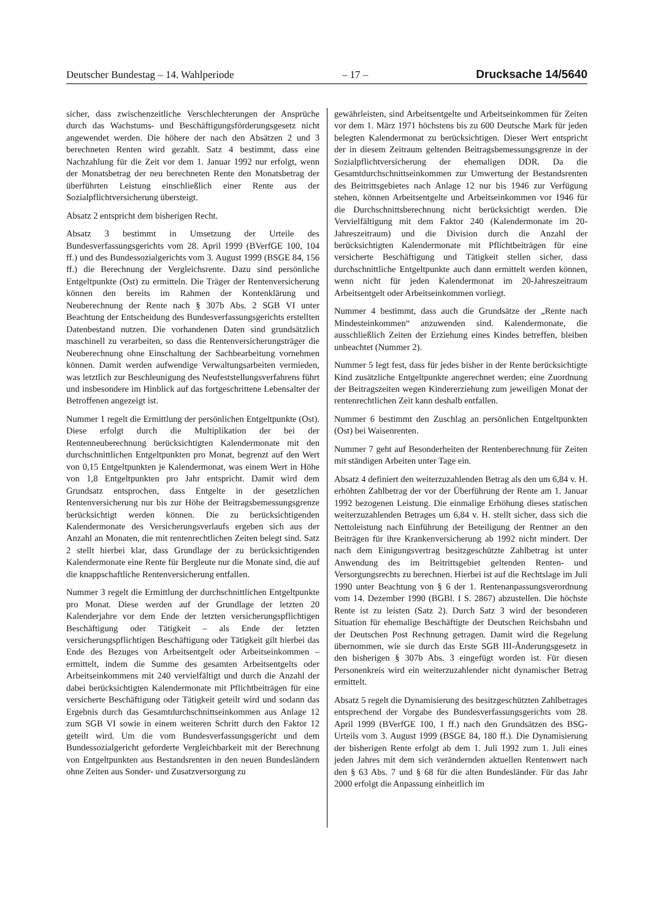Deutscher Bundestag – 14. Wahlperiode – 17 – Drucksache 14/5640
sicher, dass zwischenzeitliche Verschlechterungen der Ansprüche durch das Wachstums- und Beschäftigungsförderungsgesetz nicht angewendet werden. Die höhere der nach den Absätzen 2 und 3 berechneten Renten wird gezahlt. Satz 4 bestimmt, dass eine Nachzahlung für die Zeit vor dem 1. Januar 1992 nur erfolgt, wenn der Monatsbetrag der neu berechneten Rente den Monatsbetrag der überführten Leistung einschließlich einer Rente aus der Sozialpflichtversicherung übersteigt.
Absatz 2 entspricht dem bisherigen Recht.
Absatz 3 bestimmt in Umsetzung der Urteile des Bundesverfassungsgerichts vom 28. April 1999 (BVerfGE 100, 104 ff.) und des Bundessozialgerichts vom 3. August 1999 (BSGE 84, 156 ff.) die Berechnung der Vergleichsrente. Dazu sind persönliche Entgeltpunkte (Ost) zu ermitteln. Die Träger der Rentenversicherung können den bereits im Rahmen der Kontenklärung und Neuberechnung der Rente nach § 307b Abs. 2 SGB VI unter Beachtung der Entscheidung des Bundesverfassungsgerichts erstellten Datenbestand nutzen. Die vorhandenen Daten sind grundsätzlich maschinell zu verarbeiten, so dass die Rentenversicherungsträger die Neuberechnung ohne Einschaltung der Sachbearbeitung vornehmen können. Damit werden aufwendige Verwaltungsarbeiten vermieden, was letztlich zur Beschleunigung des Neufeststellungsverfahrens führt und insbesondere im Hinblick auf das fortgeschrittene Lebensalter der Betroffenen angezeigt ist.
Nummer 1 regelt die Ermittlung der persönlichen Entgeltpunkte (Ost). Diese erfolgt durch die Multiplikation der bei der Rentenneuberechnung berücksichtigten Kalendermonate mit den durchschnittlichen Entgeltpunkten pro Monat, begrenzt auf den Wert von 0,15 Entgeltpunkten je Kalendermonat, was einem Wert in Höhe von 1,8 Entgeltpunkten pro Jahr entspricht. Damit wird dem Grundsatz entsprochen, dass Entgelte in der gesetzlichen Rentenversicherung nur bis zur Höhe der Beitragsbemessungsgrenze berücksichtigt werden können. Die zu berücksichtigenden Kalendermonate des Versicherungsverlaufs ergeben sich aus der Anzahl an Monaten, die mit rentenrechtlichen Zeiten belegt sind. Satz 2 stellt hierbei klar, dass Grundlage der zu berücksichtigenden Kalendermonate eine Rente für Bergleute nur die Monate sind, die auf die knappschaftliche Rentenversicherung entfallen.
Nummer 3 regelt die Ermittlung der durchschnittlichen Entgeltpunkte pro Monat. Diese werden auf der Grundlage der letzten 20 Kalenderjahre vor dem Ende der letzten versicherungspflichtigen Beschäftigung oder Tätigkeit – als Ende der letzten versicherungspflichtigen Beschäftigung oder Tätigkeit gilt hierbei das Ende des Bezuges von Arbeitsentgelt oder Arbeitseinkommen – ermittelt, indem die Summe des gesamten Arbeitsentgelts oder Arbeitseinkommens mit 240 vervielfältigt und durch die Anzahl der dabei berücksichtigten Kalendermonate mit Pflichtbeiträgen für eine versicherte Beschäftigung oder Tätigkeit geteilt wird und sodann das Ergebnis durch das Gesamtdurchschnittseinkommen aus Anlage 12 zum SGB VI sowie in einem weiteren Schritt durch den Faktor 12 geteilt wird. Um die vom Bundesverfassungsgericht und dem Bundessozialgericht geforderte Vergleichbarkeit mit der Berechnung von Entgeltpunkten aus Bestandsrenten in den neuen Bundesländern ohne Zeiten aus Sonder- und Zusatzversorgung zu
gewährleisten, sind Arbeitsentgelte und Arbeitseinkommen für Zeiten vor dem 1. März 1971 höchstens bis zu 600 Deutsche Mark für jeden belegten Kalendermonat zu berücksichtigen. Dieser Wert entspricht der in diesem Zeitraum geltenden Beitragsbemessungsgrenze in der Sozialpflichtversicherung der ehemaligen DDR. Da die Gesamtdurchschnittseinkommen zur Umwertung der Bestandsrenten des Beitrittsgebietes nach Anlage 12 nur bis 1946 zur Verfügung stehen, können Arbeitsentgelte und Arbeitseinkommen vor 1946 für die Durchschnittsberechnung nicht berücksichtigt werden. Die Vervielfältigung mit dem Faktor 240 (Kalendermonate im 20-Jahreszeitraum) und die Division durch die Anzahl der berücksichtigten Kalendermonate mit Pflichtbeiträgen für eine versicherte Beschäftigung und Tätigkeit stellen sicher, dass durchschnittliche Entgeltpunkte auch dann ermittelt werden können, wenn nicht für jeden Kalendermonat im 20-Jahreszeitraum Arbeitsentgelt oder Arbeitseinkommen vorliegt.
Nummer 4 bestimmt, dass auch die Grundsätze der „Rente nach Mindesteinkommen“ anzuwenden sind. Kalendermonate, die ausschließlich Zeiten der Erziehung eines Kindes betreffen, bleiben unbeachtet (Nummer 2).
Nummer 5 legt fest, dass für jedes bisher in der Rente berücksichtigte Kind zusätzliche Entgeltpunkte angerechnet werden; eine Zuordnung der Beitragszeiten wegen Kindererziehung zum jeweiligen Monat der rentenrechtlichen Zeit kann deshalb entfallen.
Nummer 6 bestimmt den Zuschlag an persönlichen Entgeltpunkten (Ost) bei Waisenrenten.
Nummer 7 geht auf Besonderheiten der Rentenberechnung für Zeiten mit ständigen Arbeiten unter Tage ein.
Absatz 4 definiert den weiterzuzahlenden Betrag als den um 6,84 v. H. erhöhten Zahlbetrag der vor der Überführung der Rente am 1. Januar 1992 bezogenen Leistung. Die einmalige Erhöhung dieses statischen weiterzuzahlenden Betrages um 6,84 v. H. stellt sicher, dass sich die Nettoleistung nach Einführung der Beteiligung der Rentner an den Beiträgen für ihre Krankenversicherung ab 1992 nicht mindert. Der nach dem Einigungsvertrag besitzgeschützte Zahlbetrag ist unter Anwendung des im Beitrittsgebiet geltenden Renten- und Versorgungsrechts zu berechnen. Hierbei ist auf die Rechtslage im Juli 1990 unter Beachtung von § 6 der 1. Rentenanpassungsverordnung vom 14. Dezember 1990 (BGBl. I S. 2867) abzustellen. Die höchste Rente ist zu leisten (Satz 2). Durch Satz 3 wird der besonderen Situation für ehemalige Beschäftigte der Deutschen Reichsbahn und der Deutschen Post Rechnung getragen. Damit wird die Regelung übernommen, wie sie durch das Erste SGB III-Änderungsgesetz in den bisherigen § 307b Abs. 3 eingefügt worden ist. Für diesen Personenkreis wird ein weiterzuzahlender nicht dynamischer Betrag ermittelt.
Absatz 5 regelt die Dynamisierung des besitzgeschützten Zahlbetrages entsprechend der Vorgabe des Bundesverfassungsgerichts vom 28. April 1999 (BVerfGE 100, 1 ff.) nach den Grundsätzen des BSG-Urteils vom 3. August 1999 (BSGE 84, 180 ff.). Die Dynamisierung der bisherigen Rente erfolgt ab dem 1. Juli 1992 zum 1. Juli eines jeden Jahres mit dem sich verändernden aktuellen Rentenwert nach den § 63 Abs. 7 und § 68 für die alten Bundesländer. Für das Jahr 2000 erfolgt die Anpassung einheitlich im